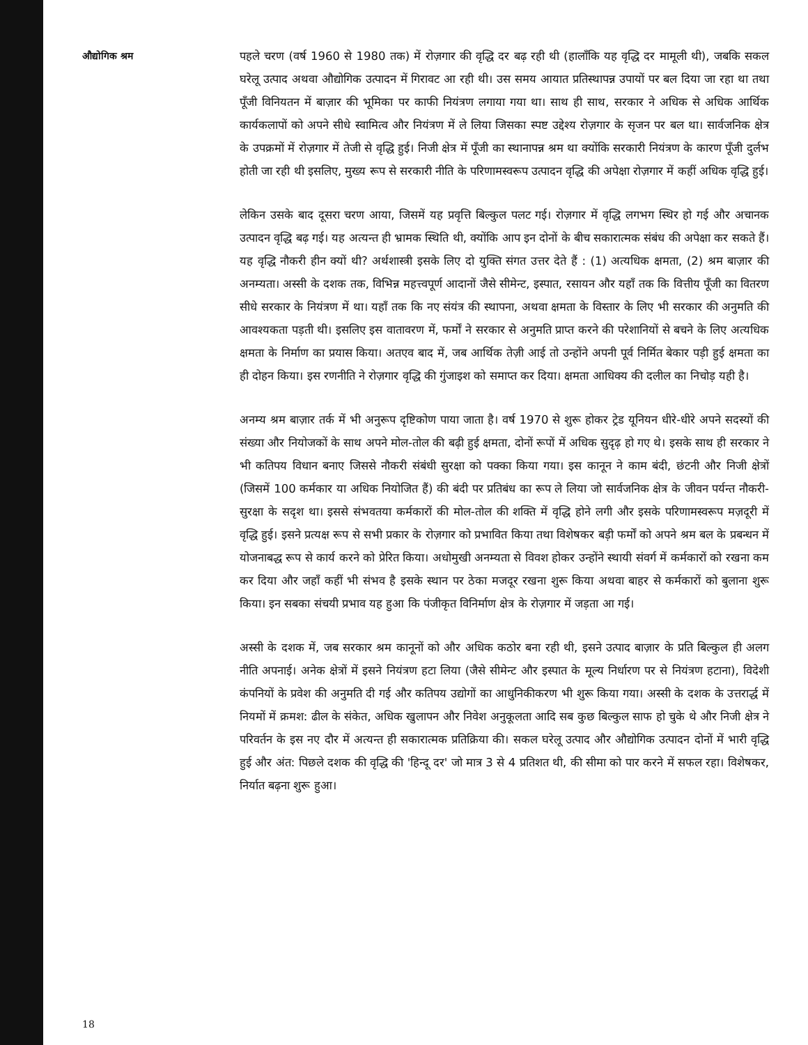औद्योगिक श्रम
पहले चरण (वर्ष 1960 से 1980 तक) में रोज़गार की वृद्धि दर बढ़ रही थी (हालाँकि यह वृद्धि दर मामूली थी), जबकि सकल घरेलू उत्पाद अथवा औद्योगिक उत्पादन में गिरावट आ रही थी। उस समय आयात प्रतिस्थापन्न उपायों पर बल दिया जा रहा था तथा पूँजी विनियतन में बाज़ार की भूमिका पर काफी नियंत्रण लगाया गया था। साथ ही साथ, सरकार ने अधिक से अधिक आर्थिक कार्यकलापों को अपने सीधे स्वामित्व और नियंत्रण में ले लिया जिसका स्पष्ट उद्देश्य रोज़गार के सृजन पर बल था। सार्वजनिक क्षेत्र के उपक्रमों में रोज़गार में तेजी से वृद्धि हुई। निजी क्षेत्र में पूँजी का स्थानापन्न श्रम था क्योंकि सरकारी नियंत्रण के कारण पूँजी दुर्लभ होती जा रही थी इसलिए, मुख्य रूप से सरकारी नीति के परिणामस्वरूप उत्पादन वृद्धि की अपेक्षा रोज़गार में कहीं अधिक वृद्धि हुई।
लेकिन उसके बाद दूसरा चरण आया, जिसमें यह प्रवृत्ति बिल्कुल पलट गई। रोज़गार में वृद्धि लगभग स्थिर हो गई और अचानक उत्पादन वृद्धि बढ़ गई। यह अत्यन्त ही भ्रामक स्थिति थी, क्योंकि आप इन दोनों के बीच सकारात्मक संबंध की अपेक्षा कर सकते हैं। यह वृद्धि नौकरी हीन क्यों थी? अर्थशास्त्री इसके लिए दो युक्ति संगत उत्तर देते हैं : (1) अत्यधिक क्षमता, (2) श्रम बाज़ार की अनम्यता। अस्सी के दशक तक, विभिन्न महत्त्वपूर्ण आदानों जैसे सीमेन्ट, इस्पात, रसायन और यहाँ तक कि वित्तीय पूँजी का वितरण सीधे सरकार के नियंत्रण में था। यहाँ तक कि नए संयंत्र की स्थापना, अथवा क्षमता के विस्तार के लिए भी सरकार की अनुमति की आवश्यकता पड़ती थी। इसलिए इस वातावरण में, फर्मों ने सरकार से अनुमति प्राप्त करने की परेशानियों से बचने के लिए अत्यधिक क्षमता के निर्माण का प्रयास किया। अतएव बाद में, जब आर्थिक तेज़ी आई तो उन्होंने अपनी पूर्व निर्मित बेकार पड़ी हुई क्षमता का ही दोहन किया। इस रणनीति ने रोज़गार वृद्धि की गुंजाइश को समाप्त कर दिया। क्षमता आधिक्य की दलील का निचोड़ यही है।
अनम्य श्रम बाज़ार तर्क में भी अनुरूप दृष्टिकोण पाया जाता है। वर्ष 1970 से शुरू होकर ट्रेड यूनियन धीरे-धीरे अपने सदस्यों की संख्या और नियोजकों के साथ अपने मोल-तोल की बढ़ी हुई क्षमता, दोनों रूपों में अधिक सुदृढ़ हो गए थे। इसके साथ ही सरकार ने भी कतिपय विधान बनाए जिससे नौकरी संबंधी सुरक्षा को पक्का किया गया। इस कानून ने काम बंदी, छंटनी और निजी क्षेत्रों (जिसमें 100 कर्मकार या अधिक नियोजित हैं) की बंदी पर प्रतिबंध का रूप ले लिया जो सार्वजनिक क्षेत्र के जीवन पर्यन्त नौकरी-सुरक्षा के सदृश था। इससे संभवतया कर्मकारों की मोल-तोल की शक्ति में वृद्धि होने लगी और इसके परिणामस्वरूप मज़दूरी में वृद्धि हुई। इसने प्रत्यक्ष रूप से सभी प्रकार के रोज़गार को प्रभावित किया तथा विशेषकर बड़ी फर्मों को अपने श्रम बल के प्रबन्धन में योजनाबद्ध रूप से कार्य करने को प्रेरित किया। अधोमुखी अनम्यता से विवश होकर उन्होंने स्थायी संवर्ग में कर्मकारों को रखना कम कर दिया और जहाँ कहीं भी संभव है इसके स्थान पर ठेका मजदूर रखना शुरू किया अथवा बाहर से कर्मकारों को बुलाना शुरू किया। इन सबका संचयी प्रभाव यह हुआ कि पंजीकृत विनिर्माण क्षेत्र के रोज़गार में जड़ता आ गई।
अस्सी के दशक में, जब सरकार श्रम कानूनों को और अधिक कठोर बना रही थी, इसने उत्पाद बाज़ार के प्रति बिल्कुल ही अलग नीति अपनाई। अनेक क्षेत्रों में इसने नियंत्रण हटा लिया (जैसे सीमेन्ट और इस्पात के मूल्य निर्धारण पर से नियंत्रण हटाना), विदेशी कंपनियों के प्रवेश की अनुमति दी गई और कतिपय उद्योगों का आधुनिकीकरण भी शुरू किया गया। अस्सी के दशक के उत्तरार्द्ध में नियमों में क्रमश: ढील के संकेत, अधिक खुलापन और निवेश अनुकूलता आदि सब कुछ बिल्कुल साफ हो चुके थे और निजी क्षेत्र ने परिवर्तन के इस नए दौर में अत्यन्त ही सकारात्मक प्रतिक्रिया की। सकल घरेलू उत्पाद और औद्योगिक उत्पादन दोनों में भारी वृद्धि हुई और अंत: पिछले दशक की वृद्धि की 'हिन्दू दर' जो मात्र 3 से 4 प्रतिशत थी, की सीमा को पार करने में सफल रहा। विशेषकर, निर्यात बढ़ना शुरू हुआ।
18